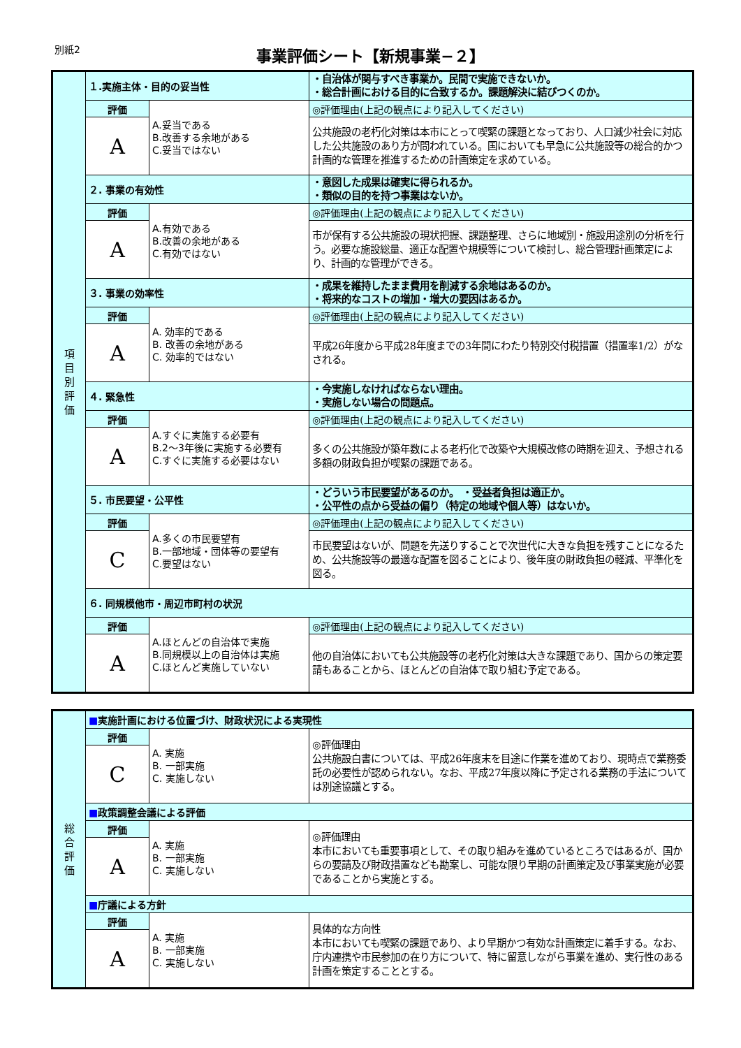別紙2
事業評価シート【新規事業−２】
| 項 目 別 評 価 | １.実施主体・目的の妥当性 | | ・自治体が関与すべき事業か。民間で実施できないか。 ・総合計画における目的に合致するか。課題解決に結びつくのか。 |
| | 評価 | A.妥当である B.改善する余地がある C.妥当ではない | ◎評価理由(上記の観点により記入してください) |
| | A | | 公共施設の老朽化対策は本市にとって喫緊の課題となっており、人口減少社会に対応した公共施設のあり方が問われている。国においても早急に公共施設等の総合的かつ計画的な管理を推進するための計画策定を求めている。 |
| | ２. 事業の有効性 | | ・意図した成果は確実に得られるか。 ・類似の目的を持つ事業はないか。 |
| | 評価 | A.有効である B.改善の余地がある C.有効ではない | ◎評価理由(上記の観点により記入してください) |
| | A | | 市が保有する公共施設の現状把握、課題整理、さらに地域別・施設用途別の分析を行う。必要な施設総量、適正な配置や規模等について検討し、総合管理計画策定により、計画的な管理ができる。 |
| | ３. 事業の効率性 | | ・成果を維持したまま費用を削減する余地はあるのか。 ・将来的なコストの増加・増大の要因はあるか。 |
| | 評価 | A. 効率的である B. 改善の余地がある C. 効率的ではない | ◎評価理由(上記の観点により記入してください) |
| | A | | 平成26年度から平成28年度までの3年間にわたり特別交付税措置（措置率1/2）がなされる。 |
| | ４. 緊急性 | | ・今実施しなければならない理由。 ・実施しない場合の問題点。 |
| | 評価 | A.すぐに実施する必要有 B.2〜3年後に実施する必要有 C.すぐに実施する必要はない | ◎評価理由(上記の観点により記入してください) |
| | A | | 多くの公共施設が築年数による老朽化で改築や大規模改修の時期を迎え、予想される多額の財政負担が喫緊の課題である。 |
| | ５. 市民要望・公平性 | | ・どういう市民要望があるのか。 ・受益者負担は適正か。 ・公平性の点から受益の偏り（特定の地域や個人等）はないか。 |
| | 評価 | A.多くの市民要望有 B.一部地域・団体等の要望有 C.要望はない | ◎評価理由(上記の観点により記入してください) |
| | C | | 市民要望はないが、問題を先送りすることで次世代に大きな負担を残すことになるため、公共施設等の最適な配置を図ることにより、後年度の財政負担の軽減、平準化を図る。 |
| | ６. 同規模他市・周辺市町村の状況 | | |
| | 評価 | A.ほとんどの自治体で実施 B.同規模以上の自治体は実施 C.ほとんど実施していない | ◎評価理由(上記の観点により記入してください) |
| | A | | 他の自治体においても公共施設等の老朽化対策は大きな課題であり、国からの策定要請もあることから、ほとんどの自治体で取り組む予定である。 |
| 総 合 評 価 | ■ 実施計画における位置づけ、財政状況による実現性 | | |
| | 評価 | A. 実施 B. 一部実施 C. 実施しない | ◎評価理由 公共施設白書については、平成26年度末を目途に作業を進めており、現時点で業務委託の必要性が認められない。なお、平成27年度以降に予定される業務の手法については別途協議とする。 |
| | C | | |
| | ■ 政策調整会議による評価 | | |
| | 評価 | A. 実施 B. 一部実施 C. 実施しない | ◎評価理由 本市においても重要事項として、その取り組みを進めているところではあるが、国からの要請及び財政措置なども勘案し、可能な限り早期の計画策定及び事業実施が必要であることから実施とする。 |
| | A | | |
| | ■ 庁議による方針 | | |
| | 評価 | A. 実施 B. 一部実施 C. 実施しない | 具体的な方向性 本市においても喫緊の課題であり、より早期かつ有効な計画策定に着手する。なお、庁内連携や市民参加の在り方について、特に留意しながら事業を進め、実行性のある計画を策定することとする。 |
| | A | | |